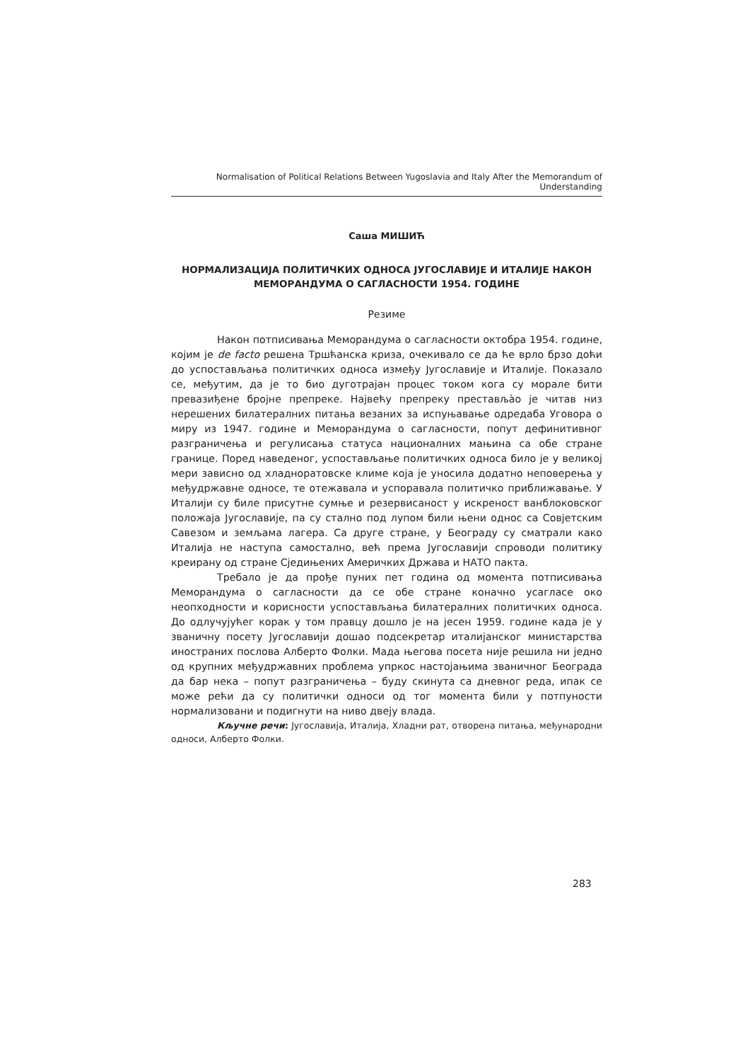Normalisation of Political Relations Between Yugoslavia and Italy After the Memorandum of Understanding
Саша МИШИЋ
НОРМАЛИЗАЦИЈА ПОЛИТИЧКИХ ОДНОСА ЈУГОСЛАВИЈЕ И ИТАЛИЈЕ НАКОН МЕМОРАНДУМА О САГЛАСНОСТИ 1954. ГОДИНЕ
Резиме
Након потписивања Меморандума о сагласности октобра 1954. године, којим је de facto решена Тршћанска криза, очекивало се да ће врло брзо доћи до успостављања политичких односа између Југославије и Италије. Показало се, међутим, да је то био дуготрајан процес током кога су морале бити превазиђене бројне препреке. Највећу препреку преставља̀о је читав низ нерешених билатералних питања везаних за испуњавање одредаба Уговора о миру из 1947. године и Меморандума о сагласности, попут дефинитивног разграничења и регулисања статуса националних мањина са обе стране границе. Поред наведеног, успостављање политичких односа било је у великој мери зависно од хладноратовске климе која је уносила додатно неповерења у међудржавне односе, те отежавала и успоравала политичко приближавање. У Италији су биле присутне сумње и резервисаност у искреност ванблоковског положаја Југославије, па су стално под лупом били њени однос са Совјетским Савезом и земљама лагера. Са друге стране, у Београду су сматрали како Италија не наступа самостално, већ према Југославији спроводи политику креирану од стране Сједињених Америчких Држава и НАТО пакта.
Требало је да прође пуних пет година од момента потписивања Меморандума о сагласности да се обе стране коначно усагласе око неопходности и корисности успостављања билатералних политичких односа. До одлучујућег корак у том правцу дошло је на јесен 1959. године када је у званичну посету Југославији дошао подсекретар италијанског министарства иностраних послова Алберто Фолки. Мада његова посета није решила ни једно од крупних међудржавних проблема упркос настојањима званичног Београда да бар нека – попут разграничења – буду скинута са дневног реда, ипак се може рећи да су политички односи од тог момента били у потпуности нормализовани и подигнути на ниво двеју влада.
Кључне речи: Југославија, Италија, Хладни рат, отворена питања, међународни односи, Алберто Фолки.
283